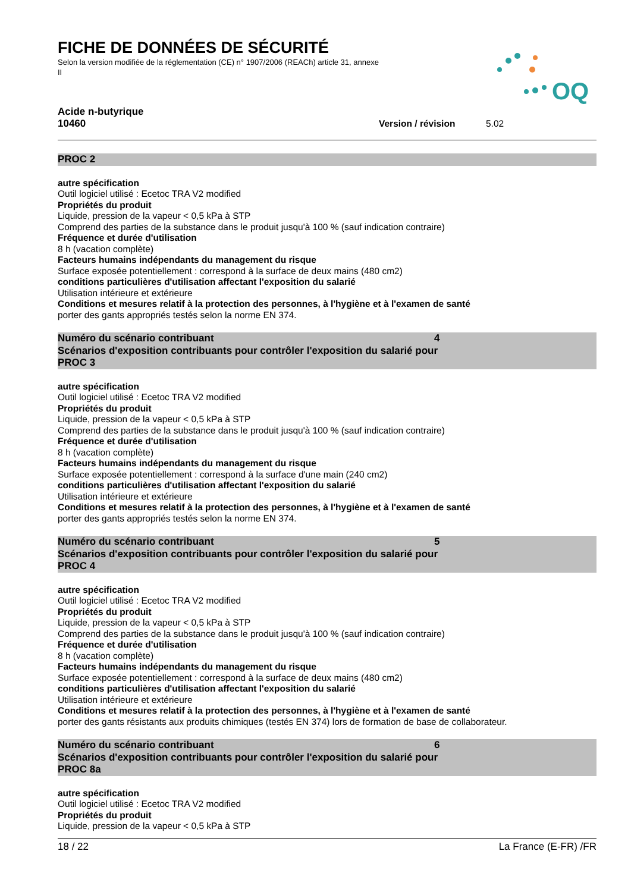FICHE DE DONNÉES DE SÉCURITÉ
Selon la version modifiée de la réglementation (CE) n° 1907/2006 (REACh) article 31, annexe II
OQ
Acide n-butyrique
10460 Version / révision 5.02
PROC 2
autre spécification
Outil logiciel utilisé : Ecetoc TRA V2 modified
Propriétés du produit
Liquide, pression de la vapeur < 0,5 kPa à STP
Comprend des parties de la substance dans le produit jusqu'à 100 % (sauf indication contraire)
Fréquence et durée d'utilisation
8 h (vacation complète)
Facteurs humains indépendants du management du risque
Surface exposée potentiellement : correspond à la surface de deux mains (480 cm2)
conditions particulières d'utilisation affectant l'exposition du salarié
Utilisation intérieure et extérieure
Conditions et mesures relatif à la protection des personnes, à l'hygiène et à l'examen de santé
porter des gants appropriés testés selon la norme EN 374.
Numéro du scénario contribuant 4
Scénarios d'exposition contribuants pour contrôler l'exposition du salarié pour
PROC 3
autre spécification
Outil logiciel utilisé : Ecetoc TRA V2 modified
Propriétés du produit
Liquide, pression de la vapeur < 0,5 kPa à STP
Comprend des parties de la substance dans le produit jusqu'à 100 % (sauf indication contraire)
Fréquence et durée d'utilisation
8 h (vacation complète)
Facteurs humains indépendants du management du risque
Surface exposée potentiellement : correspond à la surface d'une main (240 cm2)
conditions particulières d'utilisation affectant l'exposition du salarié
Utilisation intérieure et extérieure
Conditions et mesures relatif à la protection des personnes, à l'hygiène et à l'examen de santé
porter des gants appropriés testés selon la norme EN 374.
Numéro du scénario contribuant 5
Scénarios d'exposition contribuants pour contrôler l'exposition du salarié pour
PROC 4
autre spécification
Outil logiciel utilisé : Ecetoc TRA V2 modified
Propriétés du produit
Liquide, pression de la vapeur < 0,5 kPa à STP
Comprend des parties de la substance dans le produit jusqu'à 100 % (sauf indication contraire)
Fréquence et durée d'utilisation
8 h (vacation complète)
Facteurs humains indépendants du management du risque
Surface exposée potentiellement : correspond à la surface de deux mains (480 cm2)
conditions particulières d'utilisation affectant l'exposition du salarié
Utilisation intérieure et extérieure
Conditions et mesures relatif à la protection des personnes, à l'hygiène et à l'examen de santé
porter des gants résistants aux produits chimiques (testés EN 374) lors de formation de base de collaborateur.
Numéro du scénario contribuant 6
Scénarios d'exposition contribuants pour contrôler l'exposition du salarié pour
PROC 8a
autre spécification
Outil logiciel utilisé : Ecetoc TRA V2 modified
Propriétés du produit
Liquide, pression de la vapeur < 0,5 kPa à STP
18 / 22 La France (E-FR) /FR